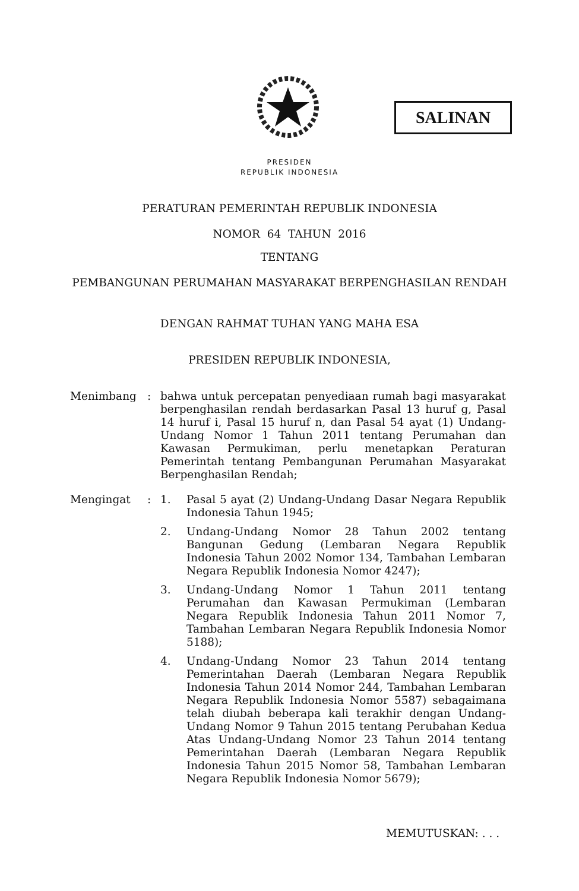SALINAN
PRESIDEN
REPUBLIK INDONESIA
PERATURAN PEMERINTAH REPUBLIK INDONESIA
NOMOR 64 TAHUN 2016
TENTANG
PEMBANGUNAN PERUMAHAN MASYARAKAT BERPENGHASILAN RENDAH
DENGAN RAHMAT TUHAN YANG MAHA ESA
PRESIDEN REPUBLIK INDONESIA,
Menimbang :
bahwa untuk percepatan penyediaan rumah bagi masyarakat berpenghasilan rendah berdasarkan Pasal 13 huruf g, Pasal 14 huruf i, Pasal 15 huruf n, dan Pasal 54 ayat (1) Undang-Undang Nomor 1 Tahun 2011 tentang Perumahan dan Kawasan Permukiman, perlu menetapkan Peraturan Pemerintah tentang Pembangunan Perumahan Masyarakat Berpenghasilan Rendah;
Mengingat :
1.
Pasal 5 ayat (2) Undang-Undang Dasar Negara Republik Indonesia Tahun 1945;
2.
Undang-Undang Nomor 28 Tahun 2002 tentang Bangunan Gedung (Lembaran Negara Republik Indonesia Tahun 2002 Nomor 134, Tambahan Lembaran Negara Republik Indonesia Nomor 4247);
3.
Undang-Undang Nomor 1 Tahun 2011 tentang Perumahan dan Kawasan Permukiman (Lembaran Negara Republik Indonesia Tahun 2011 Nomor 7, Tambahan Lembaran Negara Republik Indonesia Nomor 5188);
4.
Undang-Undang Nomor 23 Tahun 2014 tentang Pemerintahan Daerah (Lembaran Negara Republik Indonesia Tahun 2014 Nomor 244, Tambahan Lembaran Negara Republik Indonesia Nomor 5587) sebagaimana telah diubah beberapa kali terakhir dengan Undang-Undang Nomor 9 Tahun 2015 tentang Perubahan Kedua Atas Undang-Undang Nomor 23 Tahun 2014 tentang Pemerintahan Daerah (Lembaran Negara Republik Indonesia Tahun 2015 Nomor 58, Tambahan Lembaran Negara Republik Indonesia Nomor 5679);
MEMUTUSKAN: . . .